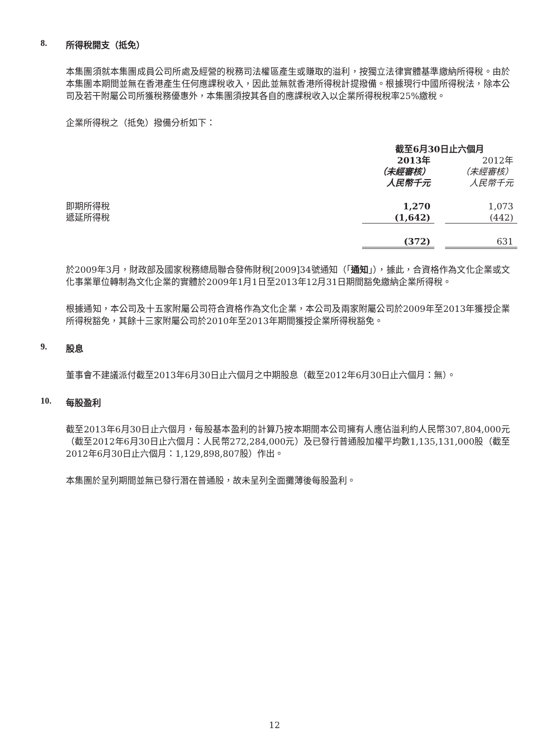8. 所得稅開支（抵免）
本集團須就本集團成員公司所處及經營的稅務司法權區產生或賺取的溢利，按獨立法律實體基準繳納所得稅。由於本集團本期間並無在香港產生任何應課稅收入，因此並無就香港所得稅計提撥備。根據現行中國所得稅法，除本公司及若干附屬公司所獲稅務優惠外，本集團須按其各自的應課稅收入以企業所得稅稅率25%繳稅。
企業所得稅之（抵免）撥備分析如下：
| | 截至6月30日止六個月 | | |
| | 2013年 | | 2012年 |
| | （未經審核） | | （未經審核） |
| | 人民幣千元 | | 人民幣千元 |
| 即期所得稅 | 1,270 | | 1,073 |
| 遞延所得稅 | (1,642) | | (442) |
| | (372) | | 631 |
於2009年3月，財政部及國家稅務總局聯合發佈財稅[2009]34號通知（「通知」），據此，合資格作為文化企業或文化事業單位轉制為文化企業的實體於2009年1月1日至2013年12月31日期間豁免繳納企業所得稅。
根據通知，本公司及十五家附屬公司符合資格作為文化企業，本公司及兩家附屬公司於2009年至2013年獲授企業所得稅豁免，其餘十三家附屬公司於2010年至2013年期間獲授企業所得稅豁免。
9. 股息
董事會不建議派付截至2013年6月30日止六個月之中期股息（截至2012年6月30日止六個月：無）。
10. 每股盈利
截至2013年6月30日止六個月，每股基本盈利的計算乃按本期間本公司擁有人應佔溢利約人民幣307,804,000元（截至2012年6月30日止六個月：人民幣272,284,000元）及已發行普通股加權平均數1,135,131,000股（截至2012年6月30日止六個月：1,129,898,807股）作出。
本集團於呈列期間並無已發行潛在普通股，故未呈列全面攤薄後每股盈利。
12